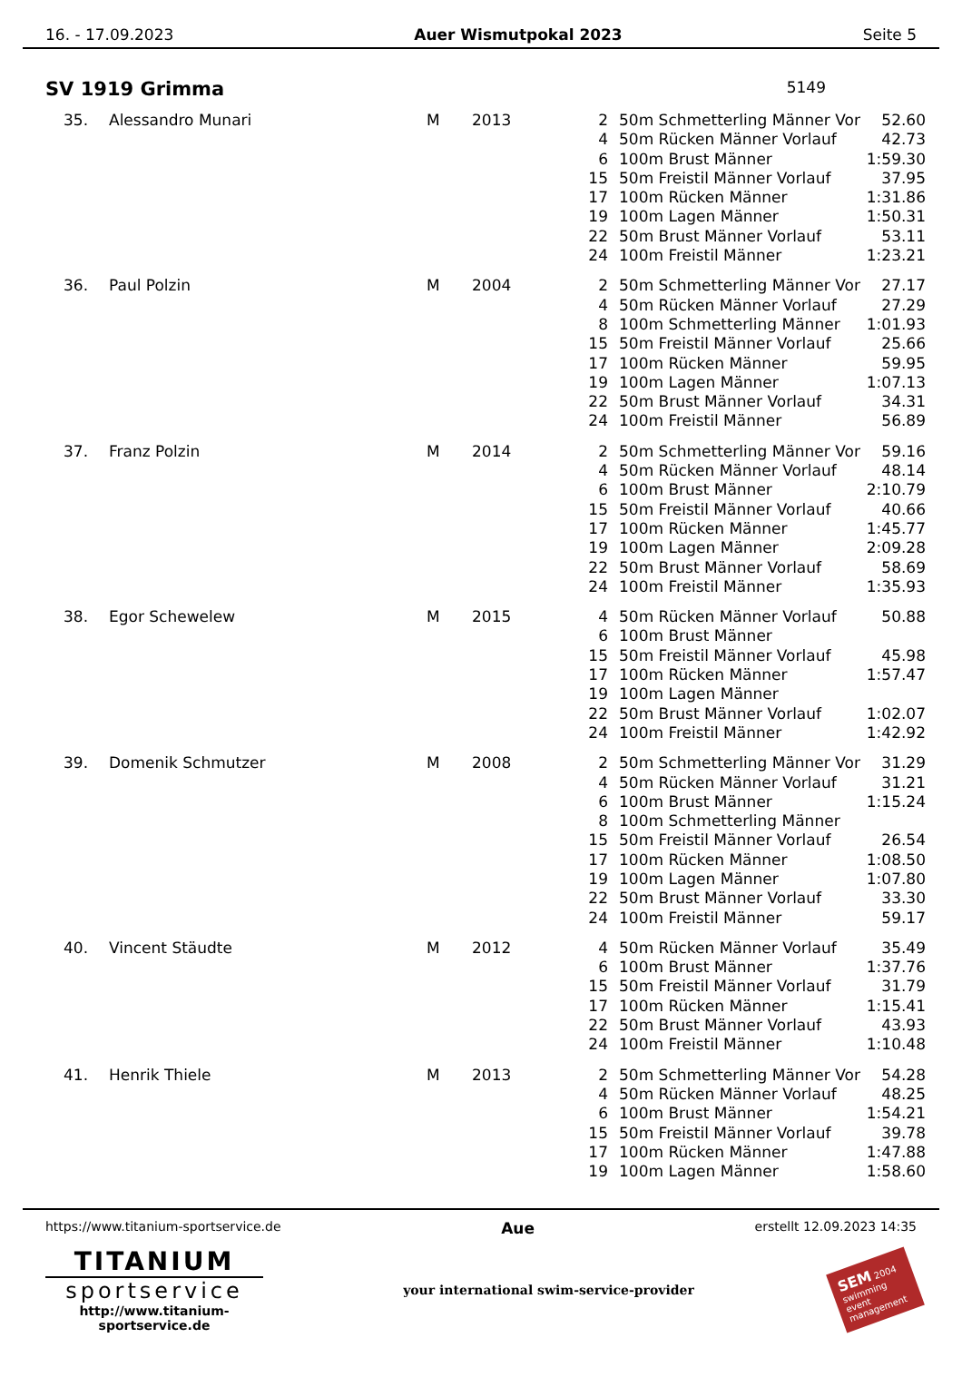16. - 17.09.2023 Auer Wismutpokal 2023 Seite 5
SV 1919 Grimma 5149
| 35. | Alessandro Munari | M | 2013 | 2 | 50m Schmetterling Männer Vor | 52.60 |
| | | | | 4 | 50m Rücken Männer Vorlauf | 42.73 |
| | | | | 6 | 100m Brust Männer | 1:59.30 |
| | | | | 15 | 50m Freistil Männer Vorlauf | 37.95 |
| | | | | 17 | 100m Rücken Männer | 1:31.86 |
| | | | | 19 | 100m Lagen Männer | 1:50.31 |
| | | | | 22 | 50m Brust Männer Vorlauf | 53.11 |
| | | | | 24 | 100m Freistil Männer | 1:23.21 |
| 36. | Paul Polzin | M | 2004 | 2 | 50m Schmetterling Männer Vor | 27.17 |
| | | | | 4 | 50m Rücken Männer Vorlauf | 27.29 |
| | | | | 8 | 100m Schmetterling Männer | 1:01.93 |
| | | | | 15 | 50m Freistil Männer Vorlauf | 25.66 |
| | | | | 17 | 100m Rücken Männer | 59.95 |
| | | | | 19 | 100m Lagen Männer | 1:07.13 |
| | | | | 22 | 50m Brust Männer Vorlauf | 34.31 |
| | | | | 24 | 100m Freistil Männer | 56.89 |
| 37. | Franz Polzin | M | 2014 | 2 | 50m Schmetterling Männer Vor | 59.16 |
| | | | | 4 | 50m Rücken Männer Vorlauf | 48.14 |
| | | | | 6 | 100m Brust Männer | 2:10.79 |
| | | | | 15 | 50m Freistil Männer Vorlauf | 40.66 |
| | | | | 17 | 100m Rücken Männer | 1:45.77 |
| | | | | 19 | 100m Lagen Männer | 2:09.28 |
| | | | | 22 | 50m Brust Männer Vorlauf | 58.69 |
| | | | | 24 | 100m Freistil Männer | 1:35.93 |
| 38. | Egor Schewelew | M | 2015 | 4 | 50m Rücken Männer Vorlauf | 50.88 |
| | | | | 6 | 100m Brust Männer | |
| | | | | 15 | 50m Freistil Männer Vorlauf | 45.98 |
| | | | | 17 | 100m Rücken Männer | 1:57.47 |
| | | | | 19 | 100m Lagen Männer | |
| | | | | 22 | 50m Brust Männer Vorlauf | 1:02.07 |
| | | | | 24 | 100m Freistil Männer | 1:42.92 |
| 39. | Domenik Schmutzer | M | 2008 | 2 | 50m Schmetterling Männer Vor | 31.29 |
| | | | | 4 | 50m Rücken Männer Vorlauf | 31.21 |
| | | | | 6 | 100m Brust Männer | 1:15.24 |
| | | | | 8 | 100m Schmetterling Männer | |
| | | | | 15 | 50m Freistil Männer Vorlauf | 26.54 |
| | | | | 17 | 100m Rücken Männer | 1:08.50 |
| | | | | 19 | 100m Lagen Männer | 1:07.80 |
| | | | | 22 | 50m Brust Männer Vorlauf | 33.30 |
| | | | | 24 | 100m Freistil Männer | 59.17 |
| 40. | Vincent Stäudte | M | 2012 | 4 | 50m Rücken Männer Vorlauf | 35.49 |
| | | | | 6 | 100m Brust Männer | 1:37.76 |
| | | | | 15 | 50m Freistil Männer Vorlauf | 31.79 |
| | | | | 17 | 100m Rücken Männer | 1:15.41 |
| | | | | 22 | 50m Brust Männer Vorlauf | 43.93 |
| | | | | 24 | 100m Freistil Männer | 1:10.48 |
| 41. | Henrik Thiele | M | 2013 | 2 | 50m Schmetterling Männer Vor | 54.28 |
| | | | | 4 | 50m Rücken Männer Vorlauf | 48.25 |
| | | | | 6 | 100m Brust Männer | 1:54.21 |
| | | | | 15 | 50m Freistil Männer Vorlauf | 39.78 |
| | | | | 17 | 100m Rücken Männer | 1:47.88 |
| | | | | 19 | 100m Lagen Männer | 1:58.60 |
https://www.titanium-sportservice.de Aue erstellt 12.09.2023 14:35
TITANIUM
sportservice
http://www.titanium-sportservice.de
your international swim-service-provider
SEM 2004
swimming event management